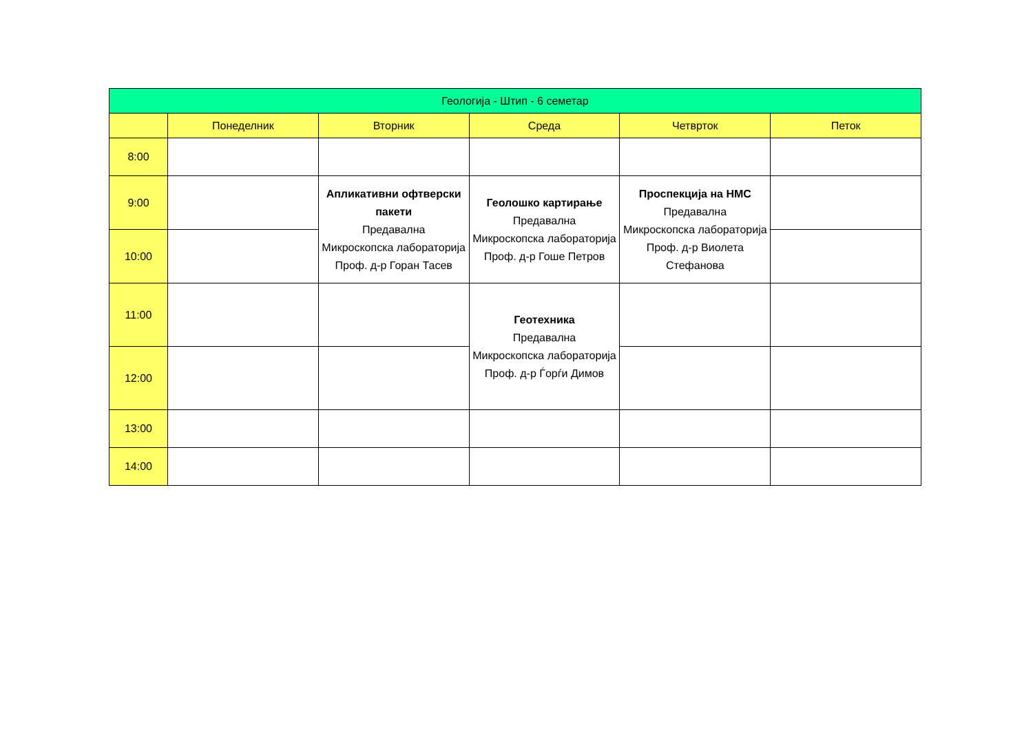| Геологија - Штип - 6 семетар | | | | | |
| --- | --- | --- | --- | --- | --- |
| | Понеделник | Вторник | Среда | Четврток | Петок |
| 8:00 | | | | | |
| 9:00 | | Апликативни офтверски пакети Предавална Микроскопска лабораторија Проф. д-р Горан Тасев | Геолошко картирање Предавална Микроскопска лабораторија Проф. д-р Гоше Петров | Проспекција на НМС Предавална Микроскопска лабораторија Проф. д-р Виолета Стефанова | |
| 10:00 | | | | | |
| 11:00 | | | Геотехника Предавална Микроскопска лабораторија Проф. д-р Ѓорѓи Димов | | |
| 12:00 | | | | | |
| 13:00 | | | | | |
| 14:00 | | | | | |